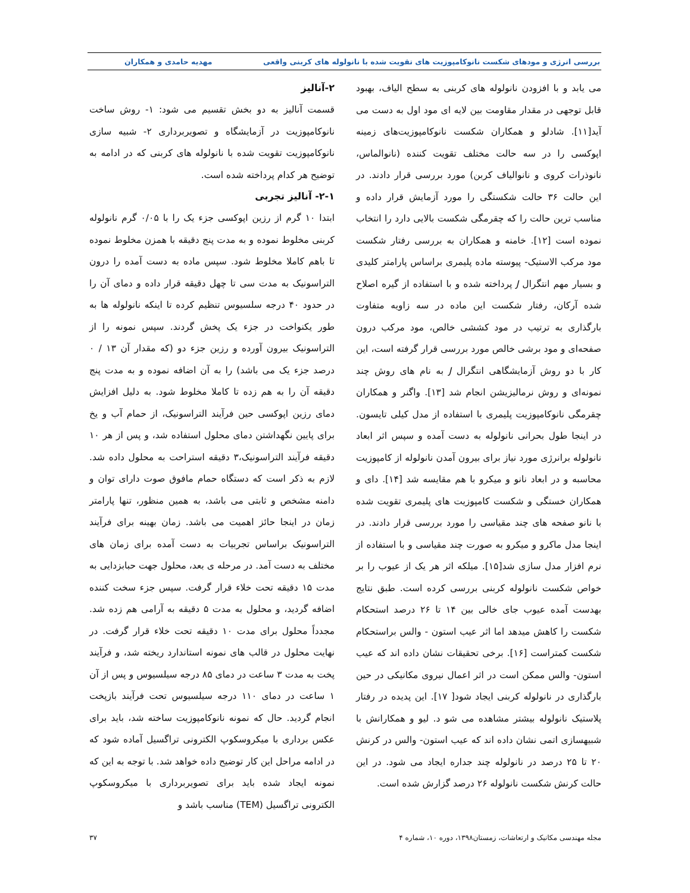بررسی انرژی و مودهای شکست نانوکامپوزیت های تقویت شده با نانولوله های کربنی واقعی مهدیه حامدی و همکاران
می یابد و با افزودن نانولوله های کربنی به سطح الیاف، بهبود قابل توجهی در مقدار مقاومت بین لایه ای مود اول به دست می آید[۱۱]. شادلو و همکاران شکست نانوکامپوزیت‌های زمینه اپوکسی را در سه حالت مختلف تقویت کننده (نانوالماس، نانوذرات کروی و نانوالیاف کربن) مورد بررسی قرار دادند. در این حالت ۳۶ حالت شکستگی را مورد آزمایش قرار داده و مناسب ترین حالت را که چقرمگی شکست بالایی دارد را انتخاب نموده است [۱۲]. خامنه و همکاران به بررسی رفتار شکست مود مرکب الاستیک- پیوسته ماده پلیمری براساس پارامتر کلیدی و بسیار مهم انتگرال J پرداخته شده و با استفاده از گیره اصلاح شده آرکان، رفتار شکست این ماده در سه زاویه متفاوت بارگذاری به ترتیب در مود کششی خالص، مود مرکب درون صفحه‌ای و مود برشی خالص مورد بررسی قرار گرفته است، این کار با دو روش آزمایشگاهی انتگرال J به نام های روش چند نمونه‌ای و روش نرمالیزیشن انجام شد [۱۳]. واگنر و همکاران چقرمگی نانوکامپوزیت پلیمری با استفاده از مدل کیلی تایسون. در اینجا طول بحرانی نانولوله به دست آمده و سپس اثر ابعاد نانولوله برانرژی مورد نیاز برای بیرون آمدن نانولوله از کامپوزیت محاسبه و در ابعاد نانو و میکرو با هم مقایسه شد [۱۴]. دای و همکاران خستگی و شکست کامپوزیت های پلیمری تقویت شده با نانو صفحه های چند مقیاسی را مورد بررسی قرار دادند. در اینجا مدل ماکرو و میکرو به صورت چند مقیاسی و با استفاده از نرم افزار مدل سازی شد[۱۵]. میلکه اثر هر یک از عیوب را بر خواص شکست نانولوله کربنی بررسی کرده است. طبق نتایج بهدست آمده عیوب جای خالی بین ۱۴ تا ۲۶ درصد استحکام شکست را کاهش میدهد اما اثر عیب استون - والس براستحکام شکست کمتراست [۱۶]. برخی تحقیقات نشان داده اند که عیب استون- والس ممکن است در اثر اعمال نیروی مکانیکی در حین بارگذاری در نانولوله کربنی ایجاد شود[ ۱۷]. این پدیده در رفتار پلاستیک نانولوله بیشتر مشاهده می شو د. لیو و همکارانش با شبیهسازی اتمی نشان داده اند که عیب استون- والس در کرنش ۲۰ تا ۲۵ درصد در نانولوله چند جداره ایجاد می شود. در این حالت کرنش شکست نانولوله ۲۶ درصد گزارش شده است.
۲-آنالیز
قسمت آنالیز به دو بخش تقسیم می شود: ۱- روش ساخت نانوکامپوزیت در آزمایشگاه و تصویربرداری ۲- شبیه سازی نانوکامپوزیت تقویت شده با نانولوله های کربنی که در ادامه به توضیح هر کدام پرداخته شده است.
۲-۱- آنالیز تجربی
ابتدا ۱۰ گرم از رزین اپوکسی جزء یک را با ۰/۰۵ گرم نانولوله کربنی مخلوط نموده و به مدت پنج دقیقه با همزن مخلوط نموده تا باهم کاملا مخلوط شود. سپس ماده به دست آمده را درون التراسونیک به مدت سی تا چهل دقیقه قرار داده و دمای آن را در حدود ۴۰ درجه سلسیوس تنظیم کرده تا اینکه نانولوله ها به طور یکنواخت در جزء یک پخش گردند. سپس نمونه را از التراسونیک بیرون آورده و رزین جزء دو (که مقدار آن ۱۳ / ۰ درصد جزء یک می باشد) را به آن اضافه نموده و به مدت پنج دقیقه آن را به هم زده تا کاملا مخلوط شود. به دلیل افزایش دمای رزین اپوکسی حین فرآیند التراسونیک، از حمام آب و یخ برای پایین نگهداشتن دمای محلول استفاده شد، و پس از هر ۱۰ دقیقه فرآیند التراسونیک،۳ دقیقه استراحت به محلول داده شد. لازم به ذکر است که دستگاه حمام مافوق صوت دارای توان و دامنه مشخص و ثابتی می باشد، به همین منظور، تنها پارامتر زمان در اینجا حائز اهمیت می باشد. زمان بهینه برای فرآیند التراسونیک براساس تجربیات به دست آمده برای زمان های مختلف به دست آمد. در مرحله ی بعد، محلول جهت حبابزدایی به مدت ۱۵ دقیقه تحت خلاء قرار گرفت. سپس جزء سخت کننده اضافه گردید، و محلول به مدت ۵ دقیقه به آرامی هم زده شد. مجدداً محلول برای مدت ۱۰ دقیقه تحت خلاء قرار گرفت. در نهایت محلول در قالب های نمونه استاندارد ریخته شد، و فرآیند پخت به مدت ۳ ساعت در دمای ۸۵ درجه سیلسیوس و پس از آن ۱ ساعت در دمای ۱۱۰ درجه سیلسیوس تحت فرآیند بازپخت انجام گردید. حال که نمونه نانوکامپوزیت ساخته شد، باید برای عکس برداری با میکروسکوپ الکترونی تراگسیل آماده شود که در ادامه مراحل این کار توضیح داده خواهد شد. با توجه به این که نمونه ایجاد شده باید برای تصویربرداری با میکروسکوپ الکترونی تراگسیل (TEM) مناسب باشد و
مجله مهندسی مکانیک و ارتعاشات، زمستان۱۳۹۸، دوره ۱۰، شماره ۴ ۳۷